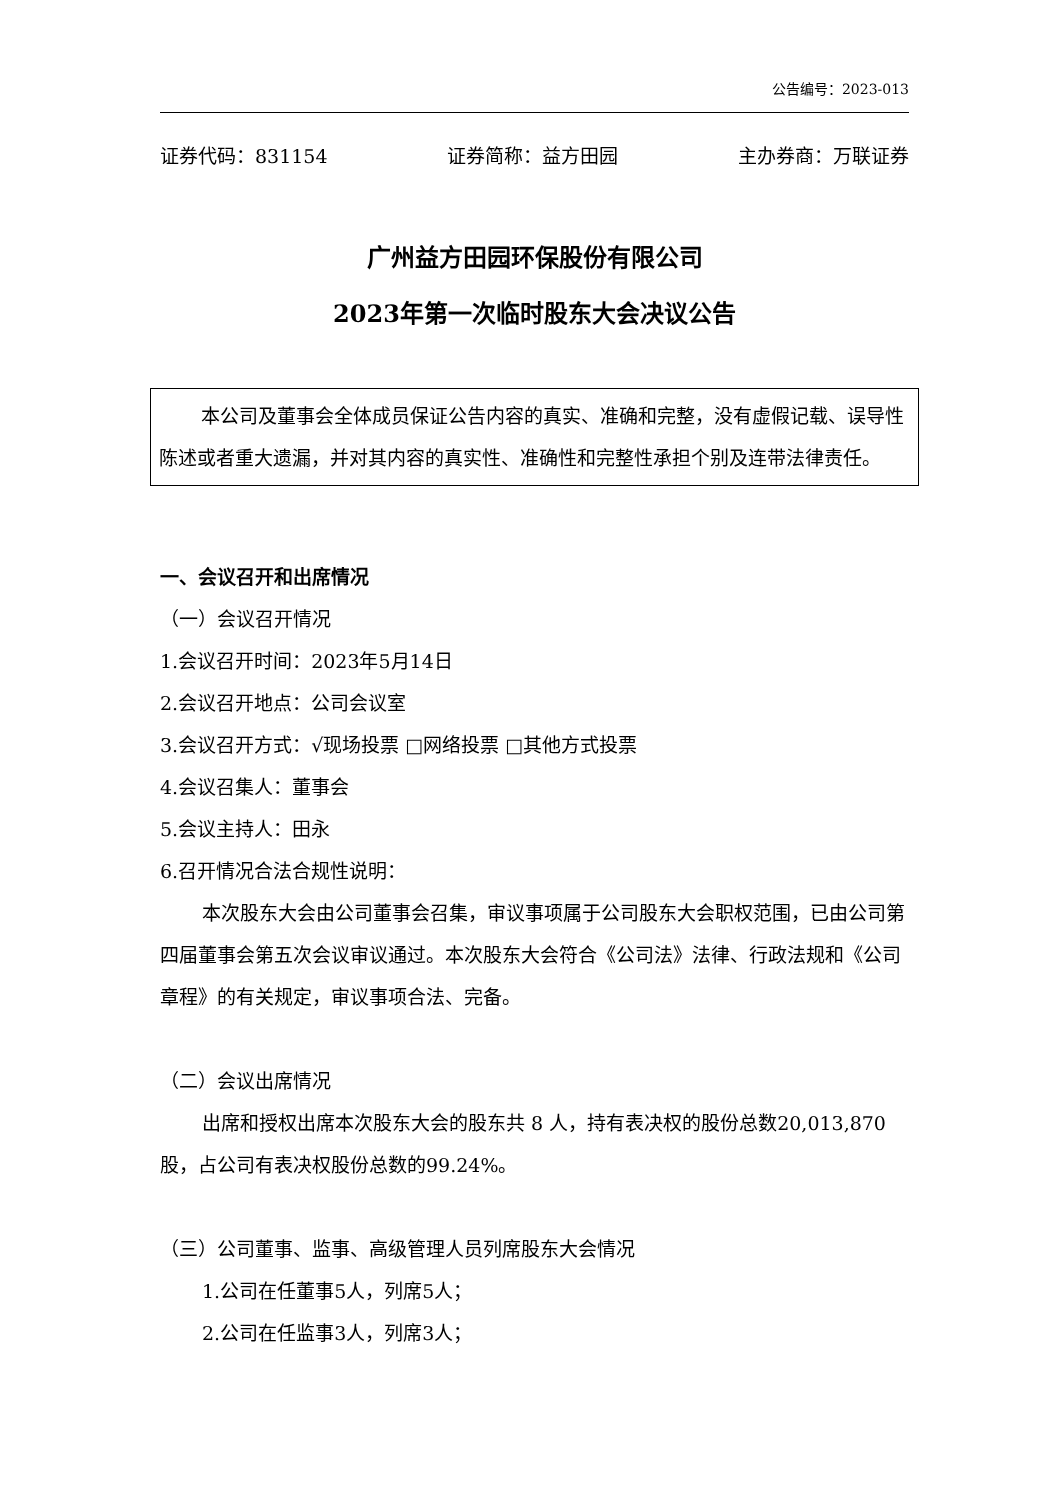公告编号：2023-013
证券代码：831154 证券简称：益方田园 主办券商：万联证券
广州益方田园环保股份有限公司
2023年第一次临时股东大会决议公告
本公司及董事会全体成员保证公告内容的真实、准确和完整，没有虚假记载、误导性陈述或者重大遗漏，并对其内容的真实性、准确性和完整性承担个别及连带法律责任。
一、会议召开和出席情况
（一）会议召开情况
1.会议召开时间：2023年5月14日
2.会议召开地点：公司会议室
3.会议召开方式：√现场投票 □网络投票 □其他方式投票
4.会议召集人：董事会
5.会议主持人：田永
6.召开情况合法合规性说明：
本次股东大会由公司董事会召集，审议事项属于公司股东大会职权范围，已由公司第四届董事会第五次会议审议通过。本次股东大会符合《公司法》法律、行政法规和《公司章程》的有关规定，审议事项合法、完备。
（二）会议出席情况
出席和授权出席本次股东大会的股东共 8 人，持有表决权的股份总数20,013,870股，占公司有表决权股份总数的99.24%。
（三）公司董事、监事、高级管理人员列席股东大会情况
1.公司在任董事5人，列席5人；
2.公司在任监事3人，列席3人；